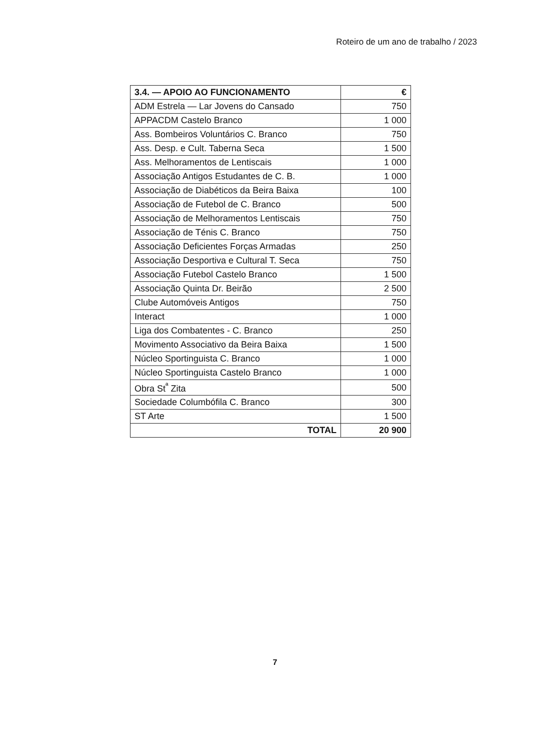Roteiro de um ano de trabalho / 2023
| 3.4. — APOIO AO FUNCIONAMENTO | € |
| --- | --- |
| ADM Estrela — Lar Jovens do Cansado | 750 |
| APPACDM Castelo Branco | 1 000 |
| Ass. Bombeiros Voluntários C. Branco | 750 |
| Ass. Desp. e Cult. Taberna Seca | 1 500 |
| Ass. Melhoramentos de Lentiscais | 1 000 |
| Associação Antigos Estudantes de C. B. | 1 000 |
| Associação de Diabéticos da Beira Baixa | 100 |
| Associação de Futebol de C. Branco | 500 |
| Associação de Melhoramentos Lentiscais | 750 |
| Associação de Ténis C. Branco | 750 |
| Associação Deficientes Forças Armadas | 250 |
| Associação Desportiva e Cultural T. Seca | 750 |
| Associação Futebol Castelo Branco | 1 500 |
| Associação Quinta Dr. Beirão | 2 500 |
| Clube Automóveis Antigos | 750 |
| Interact | 1 000 |
| Liga dos Combatentes - C. Branco | 250 |
| Movimento Associativo da Beira Baixa | 1 500 |
| Núcleo Sportinguista C. Branco | 1 000 |
| Núcleo Sportinguista Castelo Branco | 1 000 |
| Obra St<sup>ª</sup> Zita | 500 |
| Sociedade Columbófila C. Branco | 300 |
| ST Arte | 1 500 |
| TOTAL | 20 900 |
7